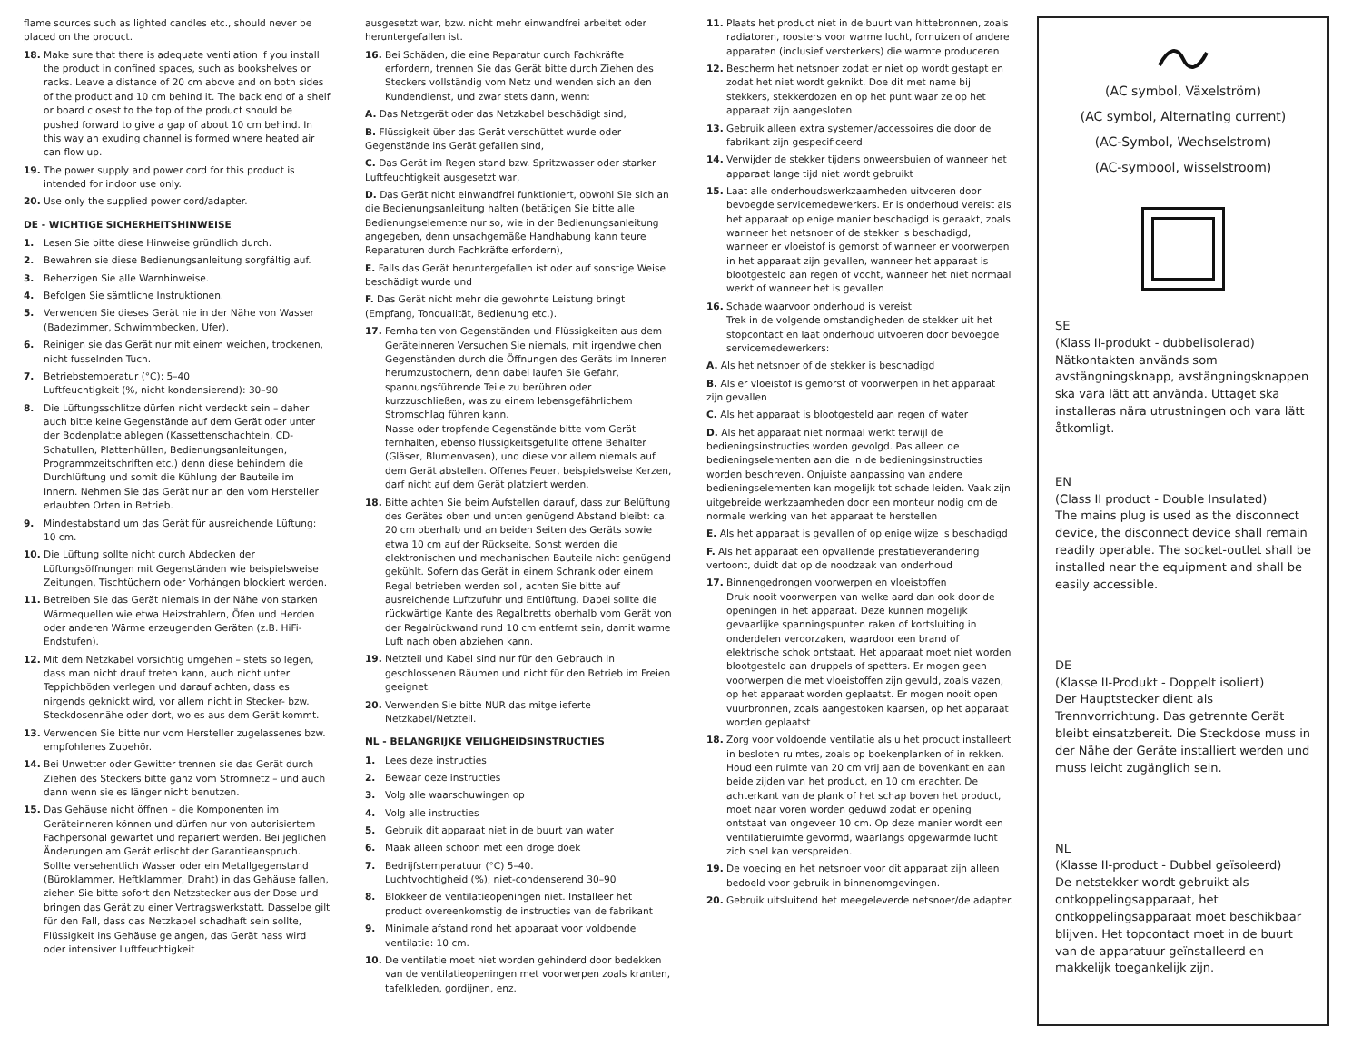flame sources such as lighted candles etc., should never be placed on the product.
18. Make sure that there is adequate ventilation if you install the product in confined spaces, such as bookshelves or racks. Leave a distance of 20 cm above and on both sides of the product and 10 cm behind it. The back end of a shelf or board closest to the top of the product should be pushed forward to give a gap of about 10 cm behind. In this way an exuding channel is formed where heated air can flow up.
19. The power supply and power cord for this product is intended for indoor use only.
20. Use only the supplied power cord/adapter.
DE - WICHTIGE SICHERHEITSHINWEISE
1. Lesen Sie bitte diese Hinweise gründlich durch.
2. Bewahren sie diese Bedienungsanleitung sorgfältig auf.
3. Beherzigen Sie alle Warnhinweise.
4. Befolgen Sie sämtliche Instruktionen.
5. Verwenden Sie dieses Gerät nie in der Nähe von Wasser (Badezimmer, Schwimmbecken, Ufer).
6. Reinigen sie das Gerät nur mit einem weichen, trockenen, nicht fusselnden Tuch.
7. Betriebstemperatur (°C): 5–40
Luftfeuchtigkeit (%, nicht kondensierend): 30–90
8. Die Lüftungsschlitze dürfen nicht verdeckt sein – daher auch bitte keine Gegenstände auf dem Gerät oder unter der Bodenplatte ablegen (Kassettenschachteln, CD-Schatullen, Plattenhüllen, Bedienungsanleitungen, Programmzeitschriften etc.) denn diese behindern die Durchlüftung und somit die Kühlung der Bauteile im Innern. Nehmen Sie das Gerät nur an den vom Hersteller erlaubten Orten in Betrieb.
9. Mindestabstand um das Gerät für ausreichende Lüftung: 10 cm.
10. Die Lüftung sollte nicht durch Abdecken der Lüftungsöffnungen mit Gegenständen wie beispielsweise Zeitungen, Tischtüchern oder Vorhängen blockiert werden.
11. Betreiben Sie das Gerät niemals in der Nähe von starken Wärmequellen wie etwa Heizstrahlern, Öfen und Herden oder anderen Wärme erzeugenden Geräten (z.B. HiFi-Endstufen).
12. Mit dem Netzkabel vorsichtig umgehen – stets so legen, dass man nicht drauf treten kann, auch nicht unter Teppichböden verlegen und darauf achten, dass es nirgends geknickt wird, vor allem nicht in Stecker- bzw. Steckdosennähe oder dort, wo es aus dem Gerät kommt.
13. Verwenden Sie bitte nur vom Hersteller zugelassenes bzw. empfohlenes Zubehör.
14. Bei Unwetter oder Gewitter trennen sie das Gerät durch Ziehen des Steckers bitte ganz vom Stromnetz – und auch dann wenn sie es länger nicht benutzen.
15. Das Gehäuse nicht öffnen – die Komponenten im Geräteinneren können und dürfen nur von autorisiertem Fachpersonal gewartet und repariert werden. Bei jeglichen Änderungen am Gerät erlischt der Garantieanspruch.
Sollte versehentlich Wasser oder ein Metallgegenstand (Büroklammer, Heftklammer, Draht) in das Gehäuse fallen, ziehen Sie bitte sofort den Netzstecker aus der Dose und bringen das Gerät zu einer Vertragswerkstatt. Dasselbe gilt für den Fall, dass das Netzkabel schadhaft sein sollte, Flüssigkeit ins Gehäuse gelangen, das Gerät nass wird oder intensiver Luftfeuchtigkeit
ausgesetzt war, bzw. nicht mehr einwandfrei arbeitet oder heruntergefallen ist.
16. Bei Schäden, die eine Reparatur durch Fachkräfte erfordern, trennen Sie das Gerät bitte durch Ziehen des Steckers vollständig vom Netz und wenden sich an den Kundendienst, und zwar stets dann, wenn:
A. Das Netzgerät oder das Netzkabel beschädigt sind,
B. Flüssigkeit über das Gerät verschüttet wurde oder Gegenstände ins Gerät gefallen sind,
C. Das Gerät im Regen stand bzw. Spritzwasser oder starker Luftfeuchtigkeit ausgesetzt war,
D. Das Gerät nicht einwandfrei funktioniert, obwohl Sie sich an die Bedienungsanleitung halten (betätigen Sie bitte alle Bedienungselemente nur so, wie in der Bedienungsanleitung angegeben, denn unsachgemäße Handhabung kann teure Reparaturen durch Fachkräfte erfordern),
E. Falls das Gerät heruntergefallen ist oder auf sonstige Weise beschädigt wurde und
F. Das Gerät nicht mehr die gewohnte Leistung bringt (Empfang, Tonqualität, Bedienung etc.).
17. Fernhalten von Gegenständen und Flüssigkeiten aus dem Geräteinneren Versuchen Sie niemals, mit irgendwelchen Gegenständen durch die Öffnungen des Geräts im Inneren herumzustochern, denn dabei laufen Sie Gefahr, spannungsführende Teile zu berühren oder kurzzuschließen, was zu einem lebensgefährlichem Stromschlag führen kann.
Nasse oder tropfende Gegenstände bitte vom Gerät fernhalten, ebenso flüssigkeitsgefüllte offene Behälter (Gläser, Blumenvasen), und diese vor allem niemals auf dem Gerät abstellen. Offenes Feuer, beispielsweise Kerzen, darf nicht auf dem Gerät platziert werden.
18. Bitte achten Sie beim Aufstellen darauf, dass zur Belüftung des Gerätes oben und unten genügend Abstand bleibt: ca. 20 cm oberhalb und an beiden Seiten des Geräts sowie etwa 10 cm auf der Rückseite. Sonst werden die elektronischen und mechanischen Bauteile nicht genügend gekühlt. Sofern das Gerät in einem Schrank oder einem Regal betrieben werden soll, achten Sie bitte auf ausreichende Luftzufuhr und Entlüftung. Dabei sollte die rückwärtige Kante des Regalbretts oberhalb vom Gerät von der Regalrückwand rund 10 cm entfernt sein, damit warme Luft nach oben abziehen kann.
19. Netzteil und Kabel sind nur für den Gebrauch in geschlossenen Räumen und nicht für den Betrieb im Freien geeignet.
20. Verwenden Sie bitte NUR das mitgelieferte Netzkabel/Netzteil.
NL - BELANGRIJKE VEILIGHEIDSINSTRUCTIES
1. Lees deze instructies
2. Bewaar deze instructies
3. Volg alle waarschuwingen op
4. Volg alle instructies
5. Gebruik dit apparaat niet in de buurt van water
6. Maak alleen schoon met een droge doek
7. Bedrijfstemperatuur (°C) 5–40.
Luchtvochtigheid (%), niet-condenserend 30–90
8. Blokkeer de ventilatieopeningen niet. Installeer het product overeenkomstig de instructies van de fabrikant
9. Minimale afstand rond het apparaat voor voldoende ventilatie: 10 cm.
10. De ventilatie moet niet worden gehinderd door bedekken van de ventilatieopeningen met voorwerpen zoals kranten, tafelkleden, gordijnen, enz.
11. Plaats het product niet in de buurt van hittebronnen, zoals radiatoren, roosters voor warme lucht, fornuizen of andere apparaten (inclusief versterkers) die warmte produceren
12. Bescherm het netsnoer zodat er niet op wordt gestapt en zodat het niet wordt geknikt. Doe dit met name bij stekkers, stekkerdozen en op het punt waar ze op het apparaat zijn aangesloten
13. Gebruik alleen extra systemen/accessoires die door de fabrikant zijn gespecificeerd
14. Verwijder de stekker tijdens onweersbuien of wanneer het apparaat lange tijd niet wordt gebruikt
15. Laat alle onderhoudswerkzaamheden uitvoeren door bevoegde servicemedewerkers. Er is onderhoud vereist als het apparaat op enige manier beschadigd is geraakt, zoals wanneer het netsnoer of de stekker is beschadigd, wanneer er vloeistof is gemorst of wanneer er voorwerpen in het apparaat zijn gevallen, wanneer het apparaat is blootgesteld aan regen of vocht, wanneer het niet normaal werkt of wanneer het is gevallen
16. Schade waarvoor onderhoud is vereist
Trek in de volgende omstandigheden de stekker uit het stopcontact en laat onderhoud uitvoeren door bevoegde servicemedewerkers:
A. Als het netsnoer of de stekker is beschadigd
B. Als er vloeistof is gemorst of voorwerpen in het apparaat zijn gevallen
C. Als het apparaat is blootgesteld aan regen of water
D. Als het apparaat niet normaal werkt terwijl de bedieningsinstructies worden gevolgd. Pas alleen de bedieningselementen aan die in de bedieningsinstructies worden beschreven. Onjuiste aanpassing van andere bedieningselementen kan mogelijk tot schade leiden. Vaak zijn uitgebreide werkzaamheden door een monteur nodig om de normale werking van het apparaat te herstellen
E. Als het apparaat is gevallen of op enige wijze is beschadigd
F. Als het apparaat een opvallende prestatieverandering vertoont, duidt dat op de noodzaak van onderhoud
17. Binnengedrongen voorwerpen en vloeistoffen
Druk nooit voorwerpen van welke aard dan ook door de openingen in het apparaat. Deze kunnen mogelijk gevaarlijke spanningspunten raken of kortsluiting in onderdelen veroorzaken, waardoor een brand of elektrische schok ontstaat. Het apparaat moet niet worden blootgesteld aan druppels of spetters. Er mogen geen voorwerpen die met vloeistoffen zijn gevuld, zoals vazen, op het apparaat worden geplaatst. Er mogen nooit open vuurbronnen, zoals aangestoken kaarsen, op het apparaat worden geplaatst
18. Zorg voor voldoende ventilatie als u het product installeert in besloten ruimtes, zoals op boekenplanken of in rekken. Houd een ruimte van 20 cm vrij aan de bovenkant en aan beide zijden van het product, en 10 cm erachter. De achterkant van de plank of het schap boven het product, moet naar voren worden geduwd zodat er opening ontstaat van ongeveer 10 cm. Op deze manier wordt een ventilatieruimte gevormd, waarlangs opgewarmde lucht zich snel kan verspreiden.
19. De voeding en het netsnoer voor dit apparaat zijn alleen bedoeld voor gebruik in binnenomgevingen.
20. Gebruik uitsluitend het meegeleverde netsnoer/de adapter.
(AC symbol, Växelström)
(AC symbol, Alternating current)
(AC-Symbol, Wechselstrom)
(AC-symbool, wisselstroom)
SE
(Klass II-produkt - dubbelisolerad)
Nätkontakten används som avstängningsknapp, avstängningsknappen ska vara lätt att använda. Uttaget ska installeras nära utrustningen och vara lätt åtkomligt.
EN
(Class II product - Double Insulated)
The mains plug is used as the disconnect device, the disconnect device shall remain readily operable. The socket-outlet shall be installed near the equipment and shall be easily accessible.
DE
(Klasse II-Produkt - Doppelt isoliert)
Der Hauptstecker dient als Trennvorrichtung. Das getrennte Gerät bleibt einsatzbereit. Die Steckdose muss in der Nähe der Geräte installiert werden und muss leicht zugänglich sein.
NL
(Klasse II-product - Dubbel geïsoleerd)
De netstekker wordt gebruikt als ontkoppelingsapparaat, het ontkoppelingsapparaat moet beschikbaar blijven. Het topcontact moet in de buurt van de apparatuur geïnstalleerd en makkelijk toegankelijk zijn.